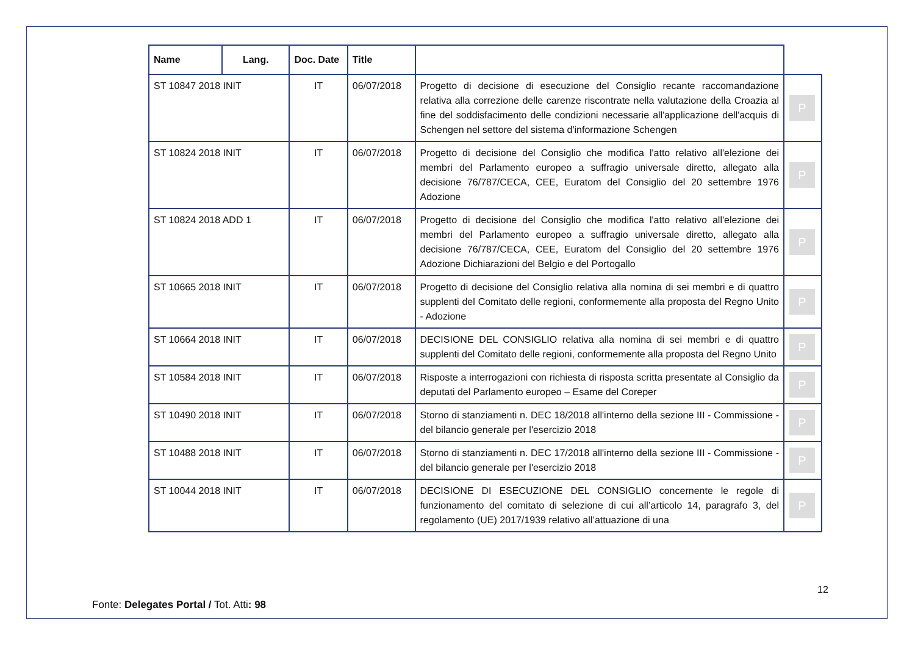| Name | Lang. | Doc. Date | Title | | |
| --- | --- | --- | --- | --- | --- |
| ST 10847 2018 INIT | | IT | 06/07/2018 | Progetto di decisione di esecuzione del Consiglio recante raccomandazione relativa alla correzione delle carenze riscontrate nella valutazione della Croazia al fine del soddisfacimento delle condizioni necessarie all'applicazione dell'acquis di Schengen nel settore del sistema d'informazione Schengen | P |
| ST 10824 2018 INIT | | IT | 06/07/2018 | Progetto di decisione del Consiglio che modifica l'atto relativo all'elezione dei membri del Parlamento europeo a suffragio universale diretto, allegato alla decisione 76/787/CECA, CEE, Euratom del Consiglio del 20 settembre 1976 Adozione | P |
| ST 10824 2018 ADD 1 | | IT | 06/07/2018 | Progetto di decisione del Consiglio che modifica l'atto relativo all'elezione dei membri del Parlamento europeo a suffragio universale diretto, allegato alla decisione 76/787/CECA, CEE, Euratom del Consiglio del 20 settembre 1976 Adozione Dichiarazioni del Belgio e del Portogallo | P |
| ST 10665 2018 INIT | | IT | 06/07/2018 | Progetto di decisione del Consiglio relativa alla nomina di sei membri e di quattro supplenti del Comitato delle regioni, conformemente alla proposta del Regno Unito - Adozione | P |
| ST 10664 2018 INIT | | IT | 06/07/2018 | DECISIONE DEL CONSIGLIO relativa alla nomina di sei membri e di quattro supplenti del Comitato delle regioni, conformemente alla proposta del Regno Unito | P |
| ST 10584 2018 INIT | | IT | 06/07/2018 | Risposte a interrogazioni con richiesta di risposta scritta presentate al Consiglio da deputati del Parlamento europeo – Esame del Coreper | P |
| ST 10490 2018 INIT | | IT | 06/07/2018 | Storno di stanziamenti n. DEC 18/2018 all'interno della sezione III - Commissione - del bilancio generale per l'esercizio 2018 | P |
| ST 10488 2018 INIT | | IT | 06/07/2018 | Storno di stanziamenti n. DEC 17/2018 all'interno della sezione III - Commissione - del bilancio generale per l'esercizio 2018 | P |
| ST 10044 2018 INIT | | IT | 06/07/2018 | DECISIONE DI ESECUZIONE DEL CONSIGLIO concernente le regole di funzionamento del comitato di selezione di cui all’articolo 14, paragrafo 3, del regolamento (UE) 2017/1939 relativo all’attuazione di una | P |
12
Fonte: Delegates Portal / Tot. Atti: 98